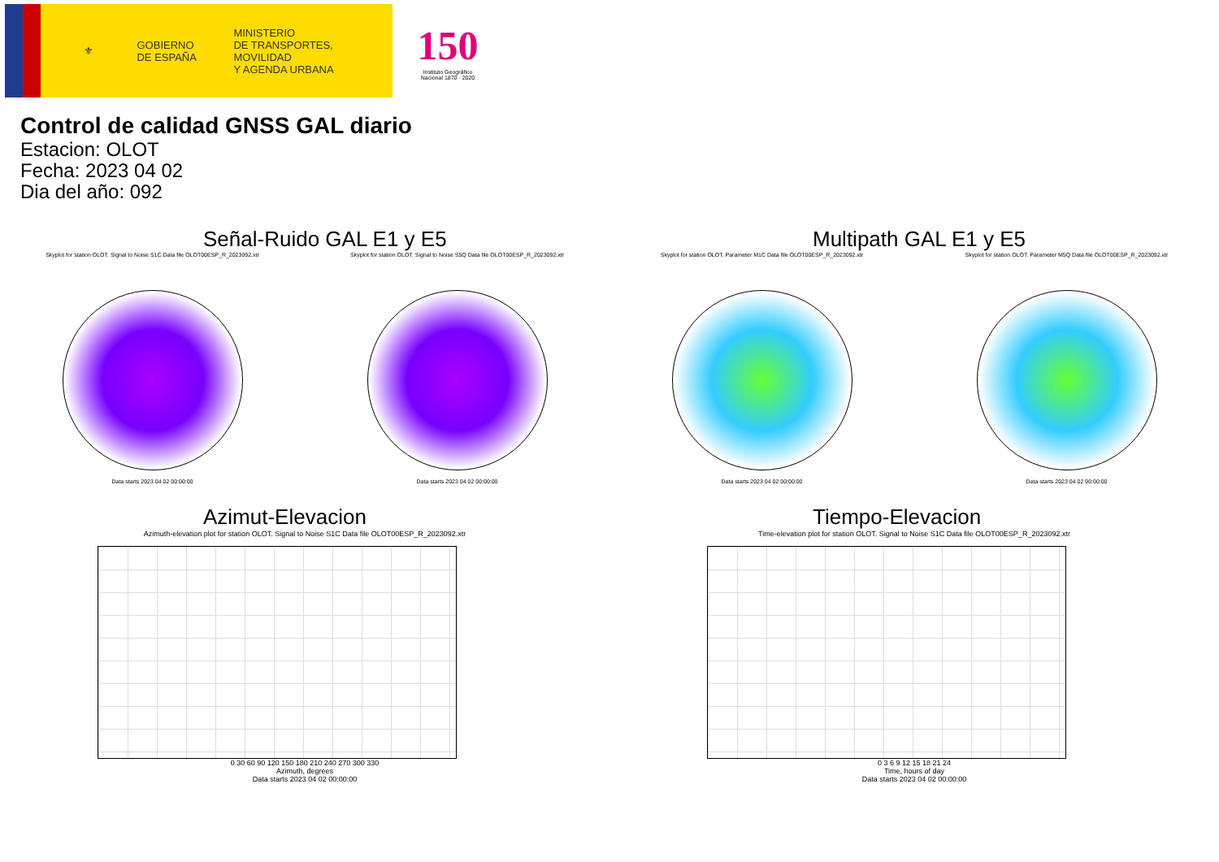⚜
GOBIERNO
DE ESPAÑA
MINISTERIO
DE TRANSPORTES, MOVILIDAD
Y AGENDA URBANA
150
Instituto Geográfico Nacional 1870 · 2020
Control de calidad GNSS GAL diario
Estacion: OLOT
Fecha: 2023 04 02
Dia del año: 092
Señal-Ruido GAL E1 y E5
Skyplot for station OLOT. Signal to Noise S1C Data file OLOT00ESP_R_2023092.xtr
Data starts 2023 04 02 00:00:00
Skyplot for station OLOT. Signal to Noise S5Q Data file OLOT00ESP_R_2023092.xtr
Data starts 2023 04 02 00:00:00
Multipath GAL E1 y E5
Skyplot for station OLOT. Parameter M1C Data file OLOT00ESP_R_2023092.xtr
Data starts 2023 04 02 00:00:00
Skyplot for station OLOT. Parameter M5Q Data file OLOT00ESP_R_2023092.xtr
Data starts 2023 04 02 00:00:00
Azimut-Elevacion
Azimuth-elevation plot for station OLOT. Signal to Noise S1C Data file OLOT00ESP_R_2023092.xtr
0 30 60 90 120 150 180 210 240 270 300 330
Azimuth, degrees
Data starts 2023 04 02 00:00:00
Tiempo-Elevacion
Time-elevation plot for station OLOT. Signal to Noise S1C Data file OLOT00ESP_R_2023092.xtr
0 3 6 9 12 15 18 21 24
Time, hours of day
Data starts 2023 04 02 00:00:00